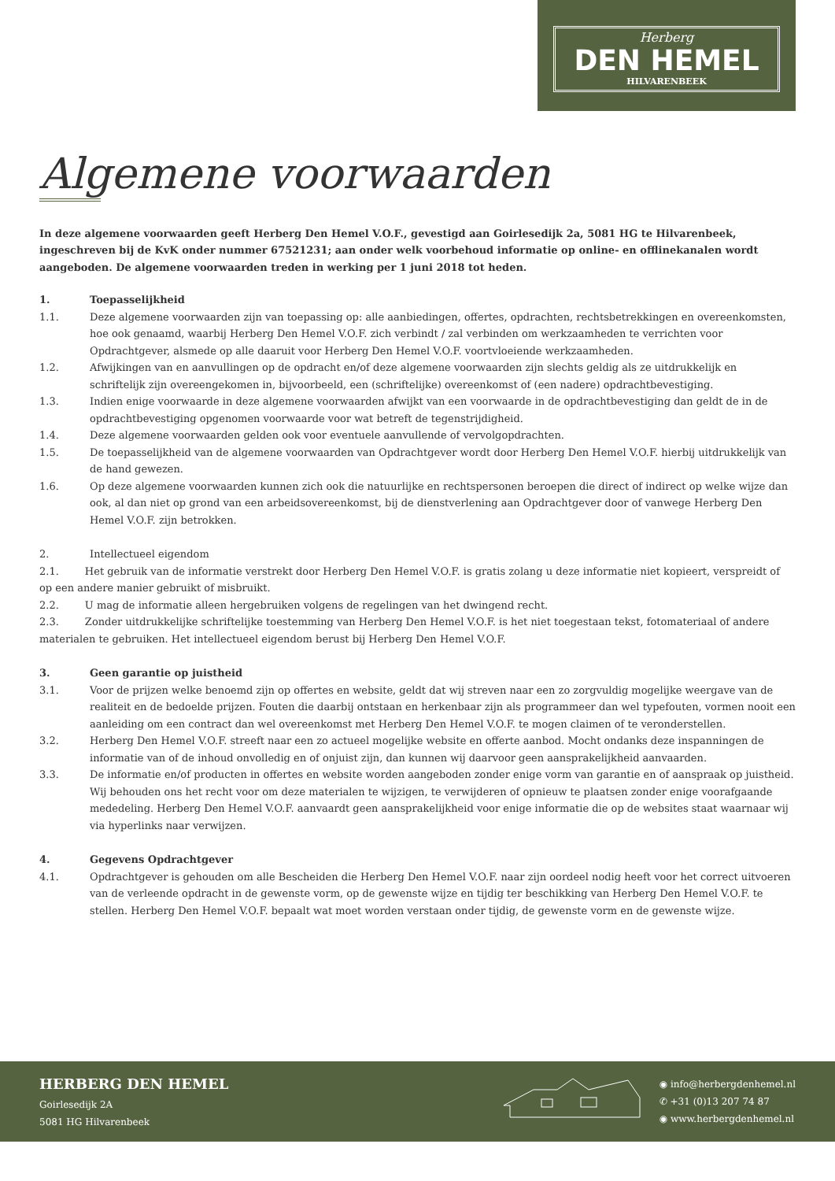Herberg
DEN HEMEL
HILVARENBEEK
Algemene voorwaarden
In deze algemene voorwaarden geeft Herberg Den Hemel V.O.F., gevestigd aan Goirlesedijk 2a, 5081 HG te Hilvarenbeek, ingeschreven bij de KvK onder nummer 67521231; aan onder welk voorbehoud informatie op online- en offlinekanalen wordt aangeboden. De algemene voorwaarden treden in werking per 1 juni 2018 tot heden.
1. Toepasselijkheid
1.1. Deze algemene voorwaarden zijn van toepassing op: alle aanbiedingen, offertes, opdrachten, rechtsbetrekkingen en overeenkomsten, hoe ook genaamd, waarbij Herberg Den Hemel V.O.F. zich verbindt / zal verbinden om werkzaamheden te verrichten voor Opdrachtgever, alsmede op alle daaruit voor Herberg Den Hemel V.O.F. voortvloeiende werkzaamheden.
1.2. Afwijkingen van en aanvullingen op de opdracht en/of deze algemene voorwaarden zijn slechts geldig als ze uitdrukkelijk en schriftelijk zijn overeengekomen in, bijvoorbeeld, een (schriftelijke) overeenkomst of (een nadere) opdrachtbevestiging.
1.3. Indien enige voorwaarde in deze algemene voorwaarden afwijkt van een voorwaarde in de opdrachtbevestiging dan geldt de in de opdrachtbevestiging opgenomen voorwaarde voor wat betreft de tegenstrijdigheid.
1.4. Deze algemene voorwaarden gelden ook voor eventuele aanvullende of vervolgopdrachten.
1.5. De toepasselijkheid van de algemene voorwaarden van Opdrachtgever wordt door Herberg Den Hemel V.O.F. hierbij uitdrukkelijk van de hand gewezen.
1.6. Op deze algemene voorwaarden kunnen zich ook die natuurlijke en rechtspersonen beroepen die direct of indirect op welke wijze dan ook, al dan niet op grond van een arbeidsovereenkomst, bij de dienstverlening aan Opdrachtgever door of vanwege Herberg Den Hemel V.O.F. zijn betrokken.
2. Intellectueel eigendom
2.1. Het gebruik van de informatie verstrekt door Herberg Den Hemel V.O.F. is gratis zolang u deze informatie niet kopieert, verspreidt of op een andere manier gebruikt of misbruikt.
2.2. U mag de informatie alleen hergebruiken volgens de regelingen van het dwingend recht.
2.3. Zonder uitdrukkelijke schriftelijke toestemming van Herberg Den Hemel V.O.F. is het niet toegestaan tekst, fotomateriaal of andere materialen te gebruiken. Het intellectueel eigendom berust bij Herberg Den Hemel V.O.F.
3. Geen garantie op juistheid
3.1. Voor de prijzen welke benoemd zijn op offertes en website, geldt dat wij streven naar een zo zorgvuldig mogelijke weergave van de realiteit en de bedoelde prijzen. Fouten die daarbij ontstaan en herkenbaar zijn als programmeer dan wel typefouten, vormen nooit een aanleiding om een contract dan wel overeenkomst met Herberg Den Hemel V.O.F. te mogen claimen of te veronderstellen.
3.2. Herberg Den Hemel V.O.F. streeft naar een zo actueel mogelijke website en offerte aanbod. Mocht ondanks deze inspanningen de informatie van of de inhoud onvolledig en of onjuist zijn, dan kunnen wij daarvoor geen aansprakelijkheid aanvaarden.
3.3. De informatie en/of producten in offertes en website worden aangeboden zonder enige vorm van garantie en of aanspraak op juistheid. Wij behouden ons het recht voor om deze materialen te wijzigen, te verwijderen of opnieuw te plaatsen zonder enige voorafgaande mededeling. Herberg Den Hemel V.O.F. aanvaardt geen aansprakelijkheid voor enige informatie die op de websites staat waarnaar wij via hyperlinks naar verwijzen.
4. Gegevens Opdrachtgever
4.1. Opdrachtgever is gehouden om alle Bescheiden die Herberg Den Hemel V.O.F. naar zijn oordeel nodig heeft voor het correct uitvoeren van de verleende opdracht in de gewenste vorm, op de gewenste wijze en tijdig ter beschikking van Herberg Den Hemel V.O.F. te stellen. Herberg Den Hemel V.O.F. bepaalt wat moet worden verstaan onder tijdig, de gewenste vorm en de gewenste wijze.
HERBERG DEN HEMEL
Goirlesedijk 2A
5081 HG Hilvarenbeek
◉ info@herbergdenhemel.nl
✆ +31 (0)13 207 74 87
◉ www.herbergdenhemel.nl